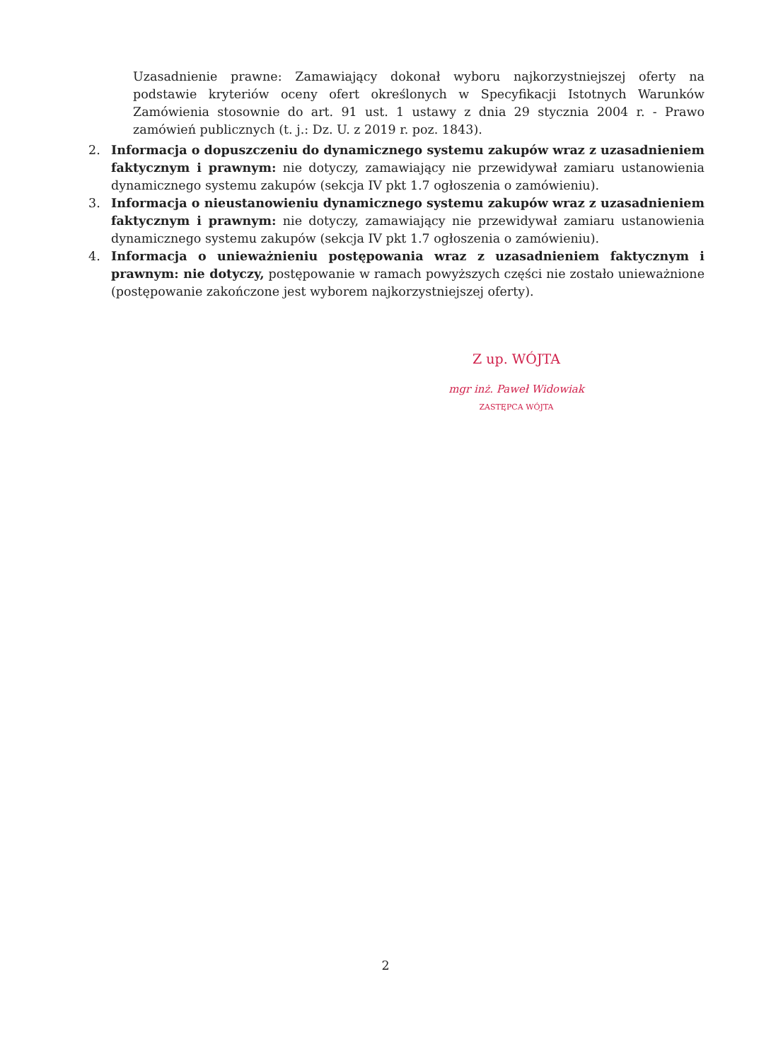Uzasadnienie prawne: Zamawiający dokonał wyboru najkorzystniejszej oferty na podstawie kryteriów oceny ofert określonych w Specyfikacji Istotnych Warunków Zamówienia stosownie do art. 91 ust. 1 ustawy z dnia 29 stycznia 2004 r. - Prawo zamówień publicznych (t. j.: Dz. U. z 2019 r. poz. 1843).
2. Informacja o dopuszczeniu do dynamicznego systemu zakupów wraz z uzasadnieniem faktycznym i prawnym: nie dotyczy, zamawiający nie przewidywał zamiaru ustanowienia dynamicznego systemu zakupów (sekcja IV pkt 1.7 ogłoszenia o zamówieniu).
3. Informacja o nieustanowieniu dynamicznego systemu zakupów wraz z uzasadnieniem faktycznym i prawnym: nie dotyczy, zamawiający nie przewidywał zamiaru ustanowienia dynamicznego systemu zakupów (sekcja IV pkt 1.7 ogłoszenia o zamówieniu).
4. Informacja o unieważnieniu postępowania wraz z uzasadnieniem faktycznym i prawnym: nie dotyczy, postępowanie w ramach powyższych części nie zostało unieważnione (postępowanie zakończone jest wyborem najkorzystniejszej oferty).
Z up. WÓJTA
mgr inż. Paweł Widowiak
ZASTĘPCA WÓJTA
2